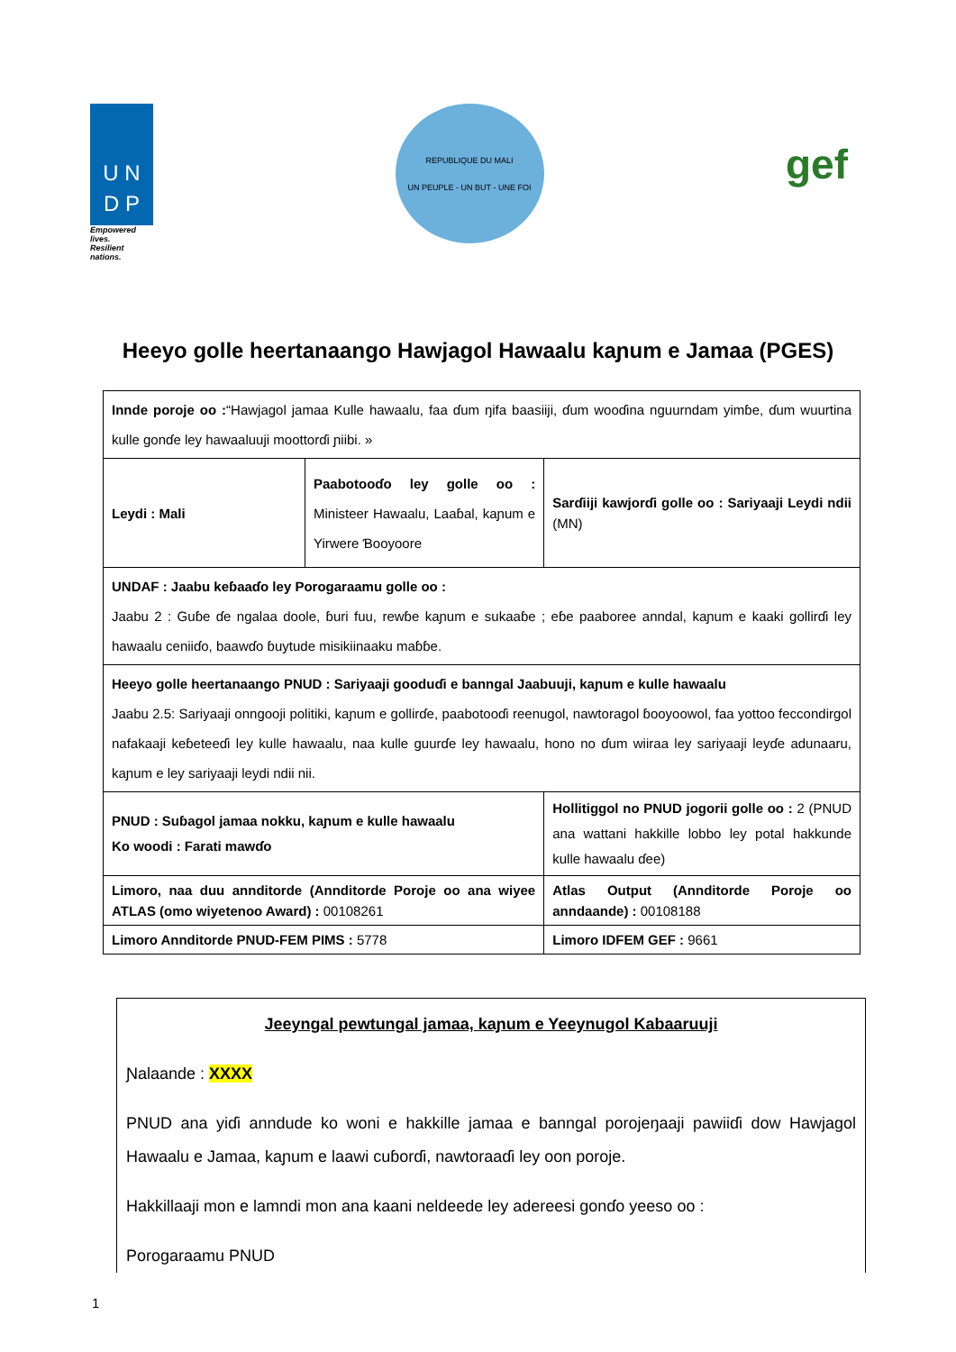U N
D P
Empowered lives.
Resilient nations.
REPUBLIQUE DU MALI
UN PEUPLE - UN BUT - UNE FOI
gef
Heeyo golle heertanaango Hawjagol Hawaalu kaɲum e Jamaa (PGES)
| Innde poroje oo : “Hawjagol jamaa Kulle hawaalu, faa ɗum ŋifa baasiiji, ɗum wooɗina nguurndam yimɓe, ɗum wuurtina kulle gonɗe ley hawaaluuji moottorɗi ɲiibi. » | | | |
| Leydi : Mali | Paabotooɗo ley golle oo : Ministeer Hawaalu, Laaɓal, kaɲum e Yirwere Ɓooyoore | | Sarɗiiji kawjorɗi golle oo : Sariyaaji Leydi ndii (MN) |
| UNDAF : Jaabu keɓaaɗo ley Porogaraamu golle oo : Jaabu 2 : Guɓe ɗe ngalaa doole, ɓuri fuu, rewɓe kaɲum e sukaaɓe ; eɓe paaboree anndal, kaɲum e kaaki gollirɗi ley hawaalu ceniiɗo, baawɗo ɓuytude misikiinaaku maɓɓe. | | | |
| Heeyo golle heertanaango PNUD : Sariyaaji gooduɗi e banngal Jaabuuji, kaɲum e kulle hawaalu Jaabu 2.5: Sariyaaji onngooji politiki, kaɲum e gollirɗe, paabotooɗi reenugol, nawtoragol ɓooyoowol, faa yottoo feccondirgol nafakaaji keɓeteeɗi ley kulle hawaalu, naa kulle guurɗe ley hawaalu, hono no ɗum wiiraa ley sariyaaji leyɗe adunaaru, kaɲum e ley sariyaaji leydi ndii nii. | | | |
| PNUD : Suɓagol jamaa nokku, kaɲum e kulle hawaalu Ko woodi : Farati mawɗo | | Hollitiggol no PNUD jogorii golle oo : 2 (PNUD ana wattani hakkille lobbo ley potal hakkunde kulle hawaalu ɗee) | |
| Limoro, naa duu annditorde (Annditorde Poroje oo ana wiyee ATLAS (omo wiyetenoo Award) : 00108261 | | Atlas Output (Annditorde Poroje oo anndaande) : 00108188 | |
| Limoro Annditorde PNUD-FEM PIMS : 5778 | | Limoro IDFEM GEF : 9661 | |
Jeeyngal pewtungal jamaa, kaɲum e Yeeynugol Kabaaruuji
Ɲalaande : XXXX
PNUD ana yiɗi anndude ko woni e hakkille jamaa e banngal porojeŋaaji pawiiɗi dow Hawjagol Hawaalu e Jamaa, kaɲum e laawi cuɓorɗi, nawtoraaɗi ley oon poroje.
Hakkillaaji mon e lamndi mon ana kaani neldeede ley adereesi gonɗo yeeso oo :
Porogaraamu PNUD
1